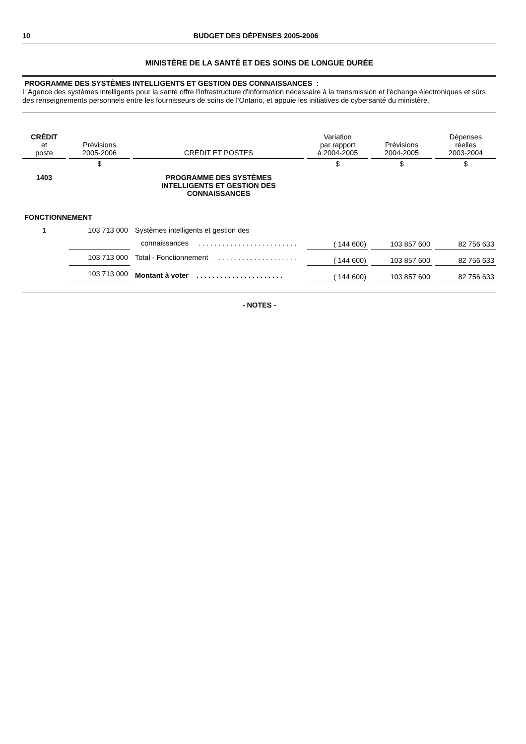10 BUDGET DES DÉPENSES 2005-2006
MINISTÈRE DE LA SANTÉ ET DES SOINS DE LONGUE DURÉE
PROGRAMME DES SYSTÈMES INTELLIGENTS ET GESTION DES CONNAISSANCES :
L'Agence des systèmes intelligents pour la santé offre l'infrastructure d'information nécessaire à la transmission et l'échange électroniques et sûrs des renseignements personnels entre les fournisseurs de soins de l'Ontario, et appuie les initiatives de cybersanté du ministère.
| CRÉDIT et poste | Prévisions 2005-2006 | CRÉDIT ET POSTES | Variation par rapport à 2004-2005 | Prévisions 2004-2005 | Dépenses réelles 2003-2004 |
| --- | --- | --- | --- | --- | --- |
| | $ | | $ | $ | $ |
| 1403 | | PROGRAMME DES SYSTÈMES INTELLIGENTS ET GESTION DES CONNAISSANCES | | | |
| FONCTIONNEMENT | | | | | |
| 1 | 103 713 000 | Systèmes intelligents et gestion des | | | |
| | | connaissances . . . . . . . . . . . . . . . . . . . . . . . . . | ( 144 600) | 103 857 600 | 82 756 633 |
| | 103 713 000 | Total - Fonctionnement . . . . . . . . . . . . . . . . . . . . | ( 144 600) | 103 857 600 | 82 756 633 |
| | 103 713 000 | Montant à voter . . . . . . . . . . . . . . . . . . . . . . | ( 144 600) | 103 857 600 | 82 756 633 |
- NOTES -